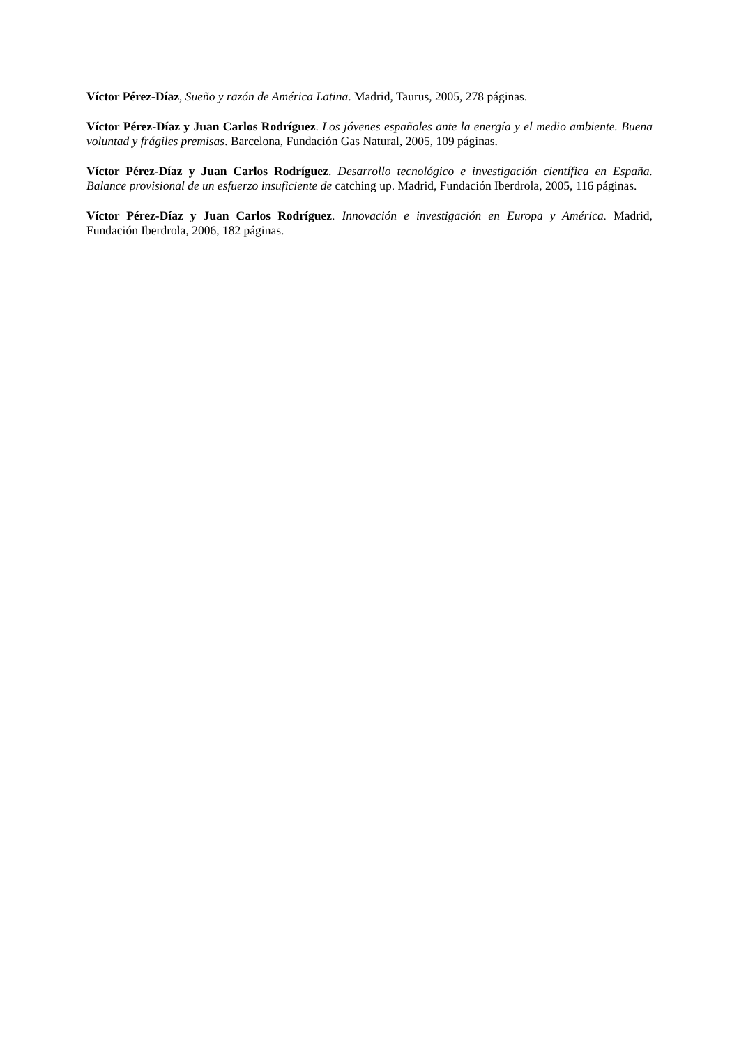Víctor Pérez-Díaz, Sueño y razón de América Latina. Madrid, Taurus, 2005, 278 páginas.
Víctor Pérez-Díaz y Juan Carlos Rodríguez. Los jóvenes españoles ante la energía y el medio ambiente. Buena voluntad y frágiles premisas. Barcelona, Fundación Gas Natural, 2005, 109 páginas.
Víctor Pérez-Díaz y Juan Carlos Rodríguez. Desarrollo tecnológico e investigación científica en España. Balance provisional de un esfuerzo insuficiente de catching up. Madrid, Fundación Iberdrola, 2005, 116 páginas.
Víctor Pérez-Díaz y Juan Carlos Rodríguez. Innovación e investigación en Europa y América. Madrid, Fundación Iberdrola, 2006, 182 páginas.